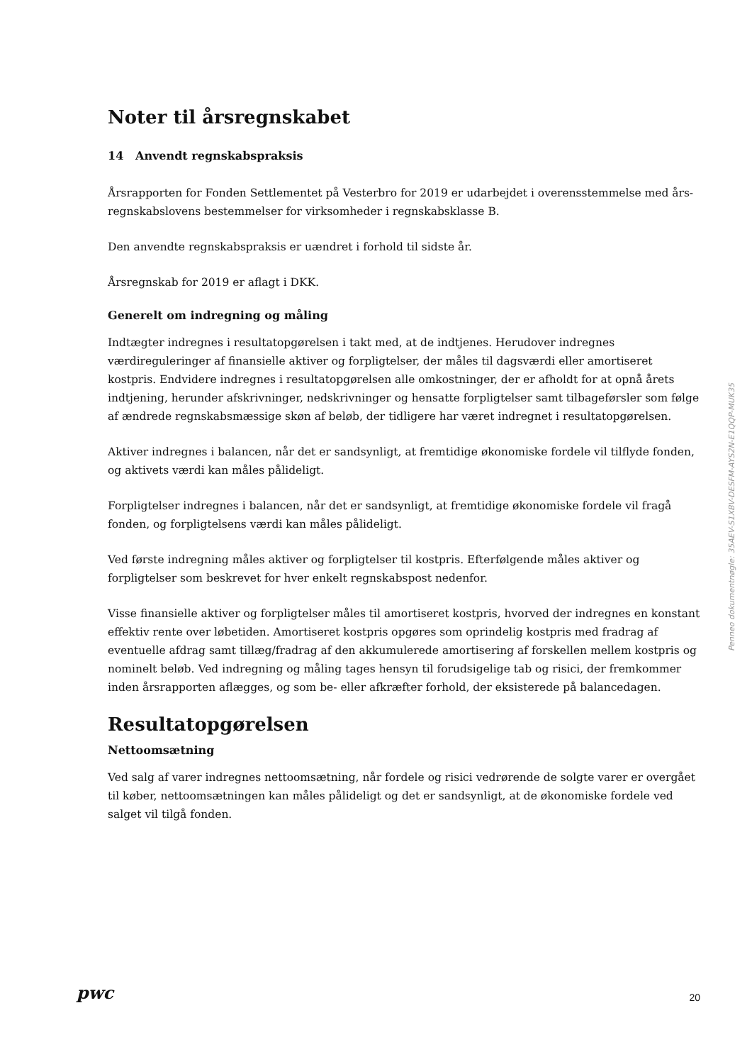Noter til årsregnskabet
14 Anvendt regnskabspraksis
Årsrapporten for Fonden Settlementet på Vesterbro for 2019 er udarbejdet i overensstemmelse med års-regnskabslovens bestemmelser for virksomheder i regnskabsklasse B.
Den anvendte regnskabspraksis er uændret i forhold til sidste år.
Årsregnskab for 2019 er aflagt i DKK.
Generelt om indregning og måling
Indtægter indregnes i resultatopgørelsen i takt med, at de indtjenes. Herudover indregnes værdireguleringer af finansielle aktiver og forpligtelser, der måles til dagsværdi eller amortiseret kostpris. Endvidere indregnes i resultatopgørelsen alle omkostninger, der er afholdt for at opnå årets indtjening, herunder afskrivninger, nedskrivninger og hensatte forpligtelser samt tilbageførsler som følge af ændrede regnskabsmæssige skøn af beløb, der tidligere har været indregnet i resultatopgørelsen.
Aktiver indregnes i balancen, når det er sandsynligt, at fremtidige økonomiske fordele vil tilflyde fonden, og aktivets værdi kan måles pålideligt.
Forpligtelser indregnes i balancen, når det er sandsynligt, at fremtidige økonomiske fordele vil fragå fonden, og forpligtelsens værdi kan måles pålideligt.
Ved første indregning måles aktiver og forpligtelser til kostpris. Efterfølgende måles aktiver og forpligtelser som beskrevet for hver enkelt regnskabspost nedenfor.
Visse finansielle aktiver og forpligtelser måles til amortiseret kostpris, hvorved der indregnes en konstant effektiv rente over løbetiden. Amortiseret kostpris opgøres som oprindelig kostpris med fradrag af eventuelle afdrag samt tillæg/fradrag af den akkumulerede amortisering af forskellen mellem kostpris og nominelt beløb. Ved indregning og måling tages hensyn til forudsigelige tab og risici, der fremkommer inden årsrapporten aflægges, og som be- eller afkræfter forhold, der eksisterede på balancedagen.
Resultatopgørelsen
Nettoomsætning
Ved salg af varer indregnes nettoomsætning, når fordele og risici vedrørende de solgte varer er overgået til køber, nettoomsætningen kan måles pålideligt og det er sandsynligt, at de økonomiske fordele ved salget vil tilgå fonden.
Penneo dokumentnøgle: 35AEV-S1XBV-DESFM-AYS2N-E1QQP-MUK35
pwc 20